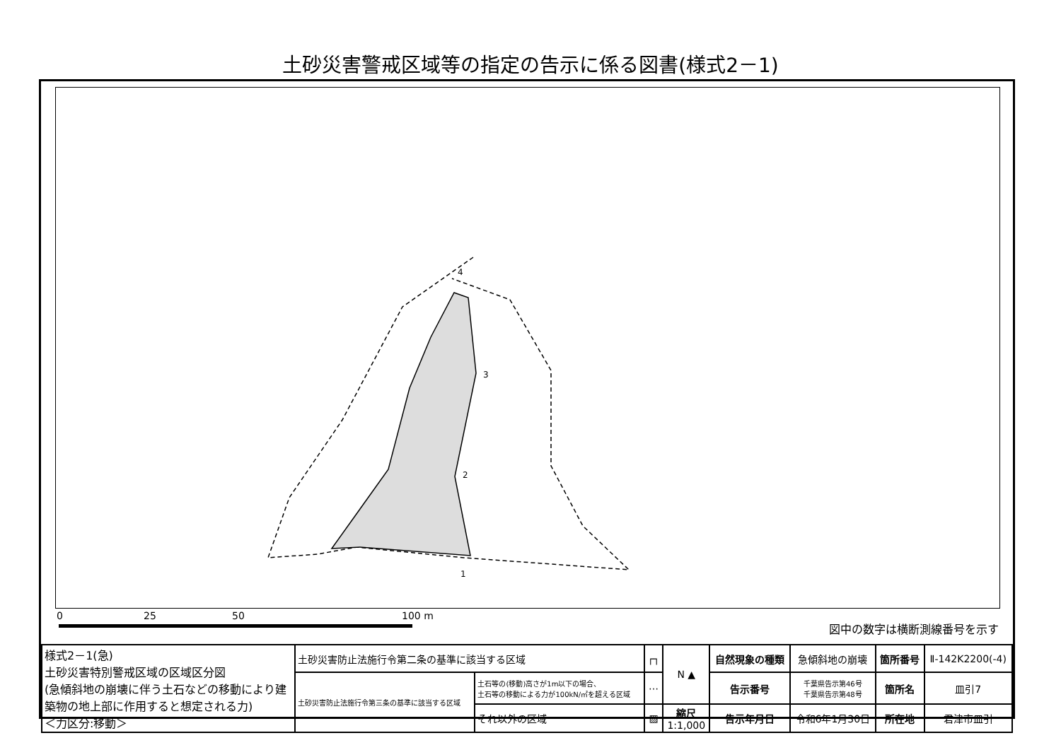土砂災害警戒区域等の指定の告示に係る図書(様式2－1)
4
3
2
1
0 25 50 100 m
図中の数字は横断測線番号を示す
| 様式2－1(急) 土砂災害特別警戒区域の区域区分図 (急傾斜地の崩壊に伴う土石などの移動により建築物の地上部に作用すると想定される力) ＜力区分:移動＞ | 土砂災害防止法施行令第二条の基準に該当する区域 | | ┌┐ | N ▲ | 自然現象の種類 | 急傾斜地の崩壊 | 箇所番号 | Ⅱ-142K2200(-4) |
| | 土砂災害防止法施行令第三条の基準に該当する区域 | 土石等の(移動)高さが1m以下の場合、 土石等の移動による力が100kN/㎡を超える区域 | ⋯ | | 告示番号 | 千葉県告示第46号 千葉県告示第48号 | 箇所名 | 皿引7 |
| | | それ以外の区域 | ▨ | 縮尺 1:1,000 | 告示年月日 | 令和6年1月30日 | 所在地 | 君津市皿引 |